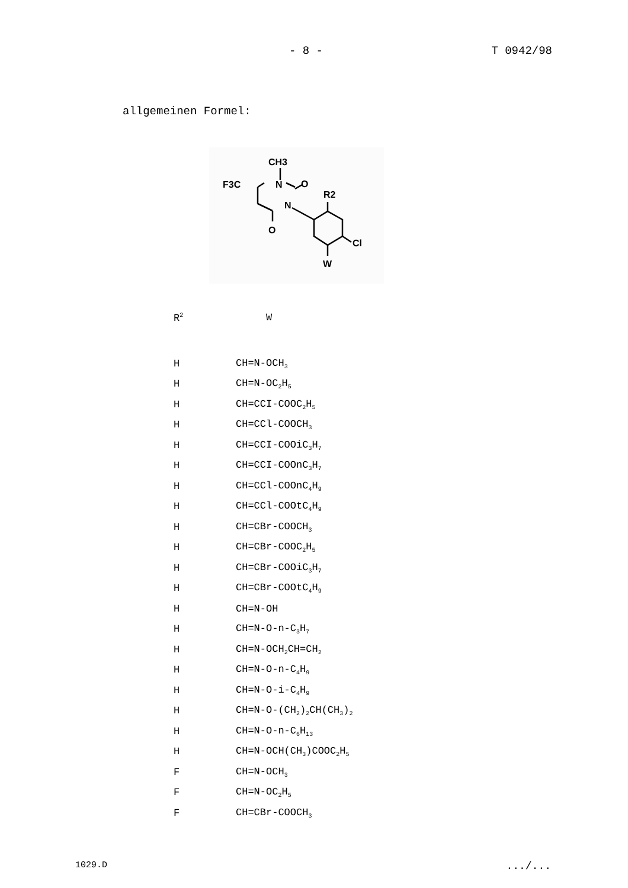- 8 - T 0942/98
allgemeinen Formel:
CH3
F3C
N
O
R2
N
O
Cl
W
| R<sup>2</sup> | W |
| --- | --- |
| H | CH=N-OCH<sub>3</sub> |
| H | CH=N-OC<sub>2</sub>H<sub>5</sub> |
| H | CH=CCI-COOC<sub>2</sub>H<sub>5</sub> |
| H | CH=CCl-COOCH<sub>3</sub> |
| H | CH=CCI-COOiC<sub>3</sub>H<sub>7</sub> |
| H | CH=CCI-COOnC<sub>3</sub>H<sub>7</sub> |
| H | CH=CCl-COOnC<sub>4</sub>H<sub>9</sub> |
| H | CH=CCl-COOtC<sub>4</sub>H<sub>9</sub> |
| H | CH=CBr-COOCH<sub>3</sub> |
| H | CH=CBr-COOC<sub>2</sub>H<sub>5</sub> |
| H | CH=CBr-COOiC<sub>3</sub>H<sub>7</sub> |
| H | CH=CBr-COOtC<sub>4</sub>H<sub>9</sub> |
| H | CH=N-OH |
| H | CH=N-O-n-C<sub>3</sub>H<sub>7</sub> |
| H | CH=N-OCH<sub>2</sub>CH=CH<sub>2</sub> |
| H | CH=N-O-n-C<sub>4</sub>H<sub>9</sub> |
| H | CH=N-O-i-C<sub>4</sub>H<sub>9</sub> |
| H | CH=N-O-(CH<sub>2</sub>)<sub>2</sub>CH(CH<sub>3</sub>)<sub>2</sub> |
| H | CH=N-O-n-C<sub>6</sub>H<sub>13</sub> |
| H | CH=N-OCH(CH<sub>3</sub>)COOC<sub>2</sub>H<sub>5</sub> |
| F | CH=N-OCH<sub>3</sub> |
| F | CH=N-OC<sub>2</sub>H<sub>5</sub> |
| F | CH=CBr-COOCH<sub>3</sub> |
1029.D.../...